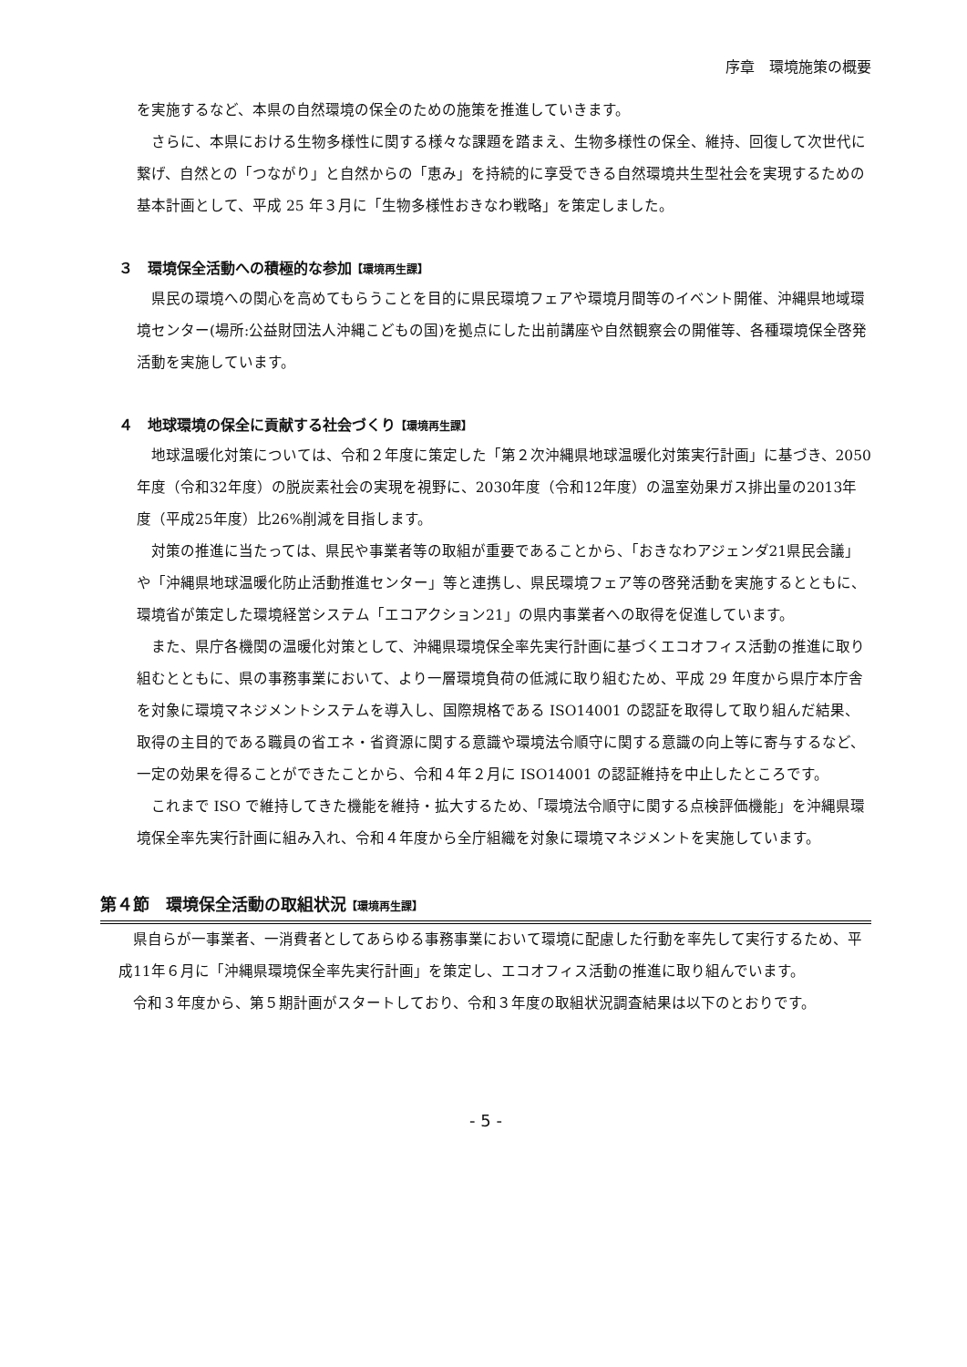序章　環境施策の概要
を実施するなど、本県の自然環境の保全のための施策を推進していきます。
さらに、本県における生物多様性に関する様々な課題を踏まえ、生物多様性の保全、維持、回復して次世代に繋げ、自然との「つながり」と自然からの「恵み」を持続的に享受できる自然環境共生型社会を実現するための基本計画として、平成 25 年３月に「生物多様性おきなわ戦略」を策定しました。
３　環境保全活動への積極的な参加【環境再生課】
県民の環境への関心を高めてもらうことを目的に県民環境フェアや環境月間等のイベント開催、沖縄県地域環境センター(場所:公益財団法人沖縄こどもの国)を拠点にした出前講座や自然観察会の開催等、各種環境保全啓発活動を実施しています。
４　地球環境の保全に貢献する社会づくり【環境再生課】
地球温暖化対策については、令和２年度に策定した「第２次沖縄県地球温暖化対策実行計画」に基づき、2050年度（令和32年度）の脱炭素社会の実現を視野に、2030年度（令和12年度）の温室効果ガス排出量の2013年度（平成25年度）比26%削減を目指します。
対策の推進に当たっては、県民や事業者等の取組が重要であることから、「おきなわアジェンダ21県民会議」や「沖縄県地球温暖化防止活動推進センター」等と連携し、県民環境フェア等の啓発活動を実施するとともに、環境省が策定した環境経営システム「エコアクション21」の県内事業者への取得を促進しています。
また、県庁各機関の温暖化対策として、沖縄県環境保全率先実行計画に基づくエコオフィス活動の推進に取り組むとともに、県の事務事業において、より一層環境負荷の低減に取り組むため、平成 29 年度から県庁本庁舎を対象に環境マネジメントシステムを導入し、国際規格である ISO14001 の認証を取得して取り組んだ結果、取得の主目的である職員の省エネ・省資源に関する意識や環境法令順守に関する意識の向上等に寄与するなど、一定の効果を得ることができたことから、令和４年２月に ISO14001 の認証維持を中止したところです。
これまで ISO で維持してきた機能を維持・拡大するため、「環境法令順守に関する点検評価機能」を沖縄県環境保全率先実行計画に組み入れ、令和４年度から全庁組織を対象に環境マネジメントを実施しています。
第４節　環境保全活動の取組状況【環境再生課】
県自らが一事業者、一消費者としてあらゆる事務事業において環境に配慮した行動を率先して実行するため、平成11年６月に「沖縄県環境保全率先実行計画」を策定し、エコオフィス活動の推進に取り組んでいます。
令和３年度から、第５期計画がスタートしており、令和３年度の取組状況調査結果は以下のとおりです。
- 5 -